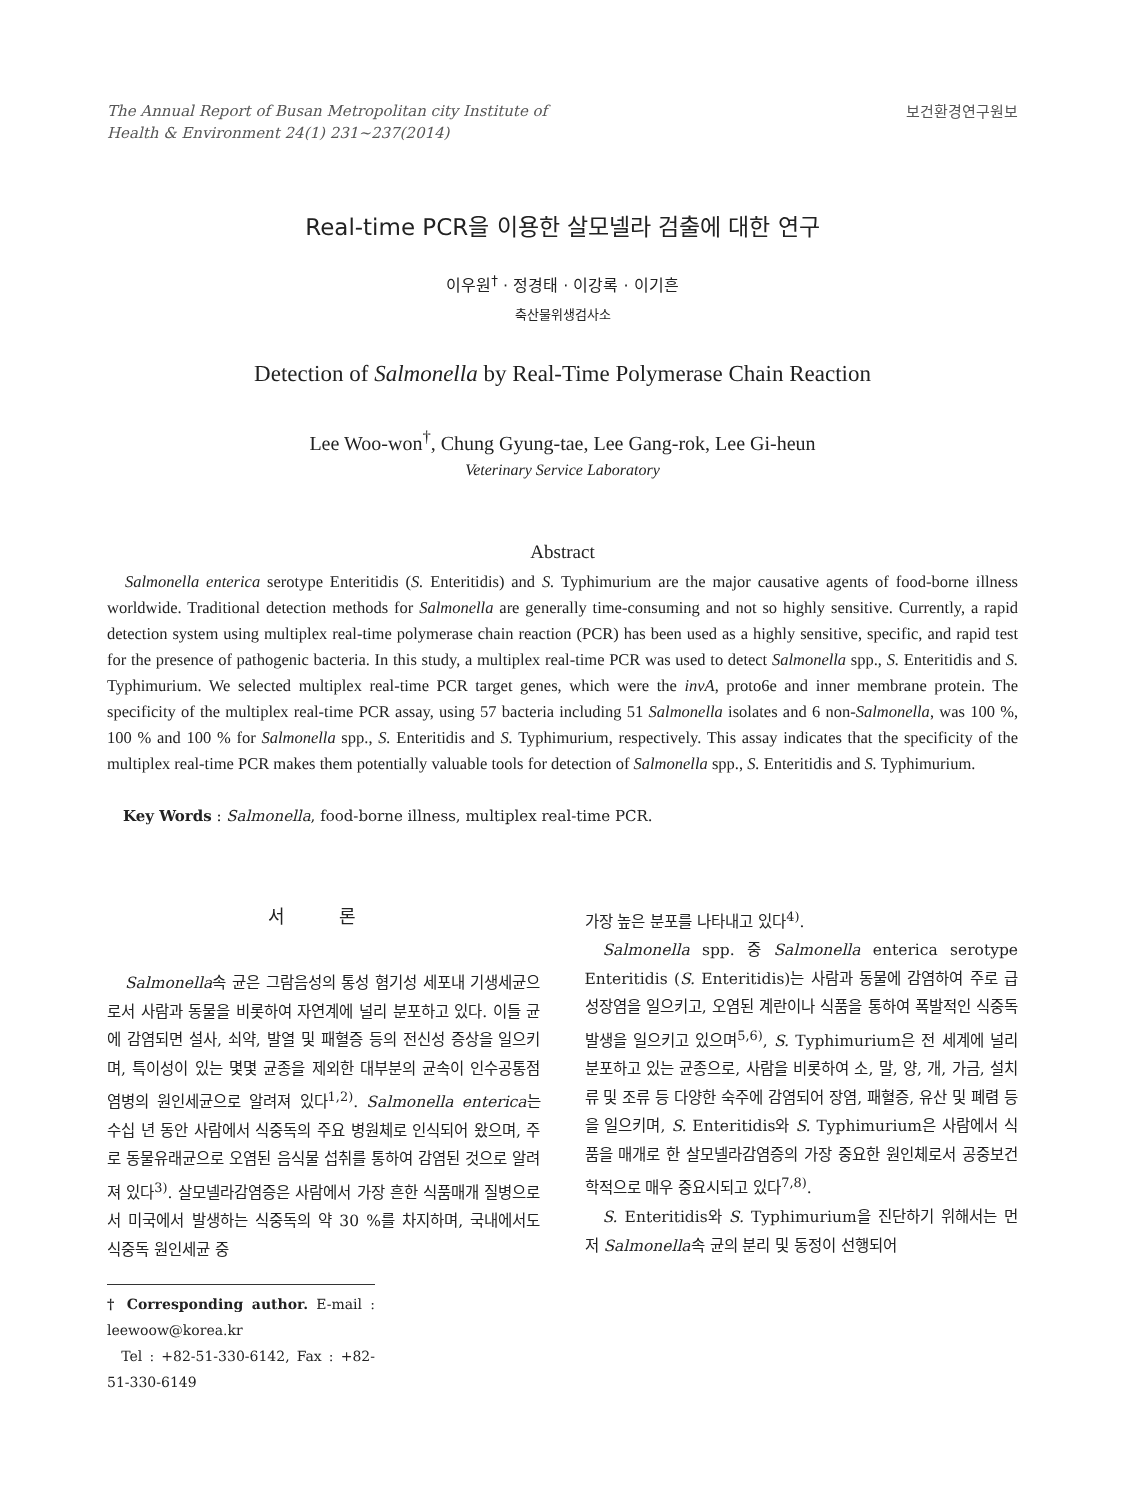The Annual Report of Busan Metropolitan city Institute of
Health & Environment 24(1) 231~237(2014)
보건환경연구원보
Real-time PCR을 이용한 살모넬라 검출에 대한 연구
이우원<sup>†</sup> · 정경태 · 이강록 · 이기흔
축산물위생검사소
Detection of Salmonella by Real-Time Polymerase Chain Reaction
Lee Woo-won<sup>†</sup>, Chung Gyung-tae, Lee Gang-rok, Lee Gi-heun
Veterinary Service Laboratory
Abstract
Salmonella enterica serotype Enteritidis (S. Enteritidis) and S. Typhimurium are the major causative agents of food-borne illness worldwide. Traditional detection methods for Salmonella are generally time-consuming and not so highly sensitive. Currently, a rapid detection system using multiplex real-time polymerase chain reaction (PCR) has been used as a highly sensitive, specific, and rapid test for the presence of pathogenic bacteria. In this study, a multiplex real-time PCR was used to detect Salmonella spp., S. Enteritidis and S. Typhimurium. We selected multiplex real-time PCR target genes, which were the invA, proto6e and inner membrane protein. The specificity of the multiplex real-time PCR assay, using 57 bacteria including 51 Salmonella isolates and 6 non-Salmonella, was 100 %, 100 % and 100 % for Salmonella spp., S. Enteritidis and S. Typhimurium, respectively. This assay indicates that the specificity of the multiplex real-time PCR makes them potentially valuable tools for detection of Salmonella spp., S. Enteritidis and S. Typhimurium.
Key Words : Salmonella, food-borne illness, multiplex real-time PCR.
서 론
Salmonella속 균은 그람음성의 통성 혐기성 세포내 기생세균으로서 사람과 동물을 비롯하여 자연계에 널리 분포하고 있다. 이들 균에 감염되면 설사, 쇠약, 발열 및 패혈증 등의 전신성 증상을 일으키며, 특이성이 있는 몇몇 균종을 제외한 대부분의 균속이 인수공통점염병의 원인세균으로 알려져 있다<sup>1,2)</sup>. Salmonella enterica는 수십 년 동안 사람에서 식중독의 주요 병원체로 인식되어 왔으며, 주로 동물유래균으로 오염된 음식물 섭취를 통하여 감염된 것으로 알려져 있다<sup>3)</sup>. 살모넬라감염증은 사람에서 가장 흔한 식품매개 질병으로서 미국에서 발생하는 식중독의 약 30 %를 차지하며, 국내에서도 식중독 원인세균 중
† Corresponding author. E-mail : leewoow@korea.kr
Tel : +82-51-330-6142, Fax : +82-51-330-6149
가장 높은 분포를 나타내고 있다<sup>4)</sup>.
Salmonella spp. 중 Salmonella enterica serotype Enteritidis (S. Enteritidis)는 사람과 동물에 감염하여 주로 급성장염을 일으키고, 오염된 계란이나 식품을 통하여 폭발적인 식중독 발생을 일으키고 있으며<sup>5,6)</sup>, S. Typhimurium은 전 세계에 널리 분포하고 있는 균종으로, 사람을 비롯하여 소, 말, 양, 개, 가금, 설치류 및 조류 등 다양한 숙주에 감염되어 장염, 패혈증, 유산 및 폐렴 등을 일으키며, S. Enteritidis와 S. Typhimurium은 사람에서 식품을 매개로 한 살모넬라감염증의 가장 중요한 원인체로서 공중보건학적으로 매우 중요시되고 있다<sup>7,8)</sup>.
S. Enteritidis와 S. Typhimurium을 진단하기 위해서는 먼저 Salmonella속 균의 분리 및 동정이 선행되어